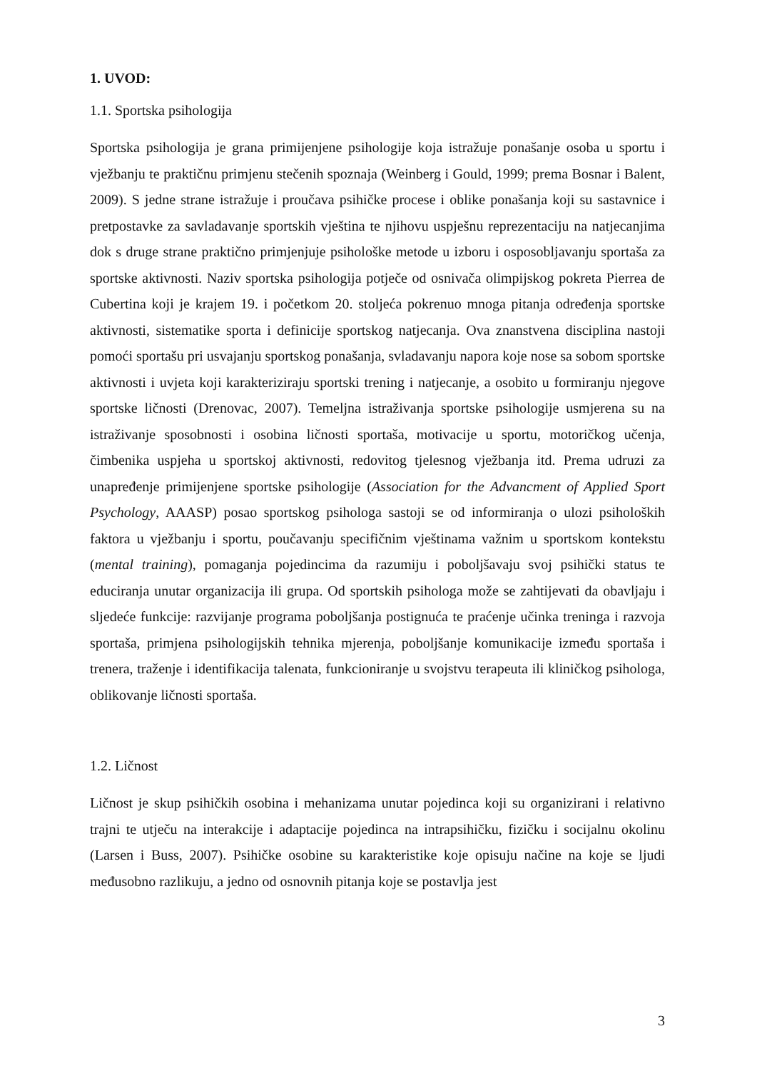1. UVOD:
1.1. Sportska psihologija
Sportska psihologija je grana primijenjene psihologije koja istražuje ponašanje osoba u sportu i vježbanju te praktičnu primjenu stečenih spoznaja (Weinberg i Gould, 1999; prema Bosnar i Balent, 2009). S jedne strane istražuje i proučava psihičke procese i oblike ponašanja koji su sastavnice i pretpostavke za savladavanje sportskih vještina te njihovu uspješnu reprezentaciju na natjecanjima dok s druge strane praktično primjenjuje psihološke metode u izboru i osposobljavanju sportaša za sportske aktivnosti. Naziv sportska psihologija potječe od osnivača olimpijskog pokreta Pierrea de Cubertina koji je krajem 19. i početkom 20. stoljeća pokrenuo mnoga pitanja određenja sportske aktivnosti, sistematike sporta i definicije sportskog natjecanja. Ova znanstvena disciplina nastoji pomoći sportašu pri usvajanju sportskog ponašanja, svladavanju napora koje nose sa sobom sportske aktivnosti i uvjeta koji karakteriziraju sportski trening i natjecanje, a osobito u formiranju njegove sportske ličnosti (Drenovac, 2007). Temeljna istraživanja sportske psihologije usmjerena su na istraživanje sposobnosti i osobina ličnosti sportaša, motivacije u sportu, motoričkog učenja, čimbenika uspjeha u sportskoj aktivnosti, redovitog tjelesnog vježbanja itd. Prema udruzi za unapređenje primijenjene sportske psihologije (Association for the Advancment of Applied Sport Psychology, AAASP) posao sportskog psihologa sastoji se od informiranja o ulozi psiholoških faktora u vježbanju i sportu, poučavanju specifičnim vještinama važnim u sportskom kontekstu (mental training), pomaganja pojedincima da razumiju i poboljšavaju svoj psihički status te educiranja unutar organizacija ili grupa. Od sportskih psihologa može se zahtijevati da obavljaju i sljedeće funkcije: razvijanje programa poboljšanja postignuća te praćenje učinka treninga i razvoja sportaša, primjena psihologijskih tehnika mjerenja, poboljšanje komunikacije između sportaša i trenera, traženje i identifikacija talenata, funkcioniranje u svojstvu terapeuta ili kliničkog psihologa, oblikovanje ličnosti sportaša.
1.2. Ličnost
Ličnost je skup psihičkih osobina i mehanizama unutar pojedinca koji su organizirani i relativno trajni te utječu na interakcije i adaptacije pojedinca na intrapsihičku, fizičku i socijalnu okolinu (Larsen i Buss, 2007). Psihičke osobine su karakteristike koje opisuju načine na koje se ljudi međusobno razlikuju, a jedno od osnovnih pitanja koje se postavlja jest
3